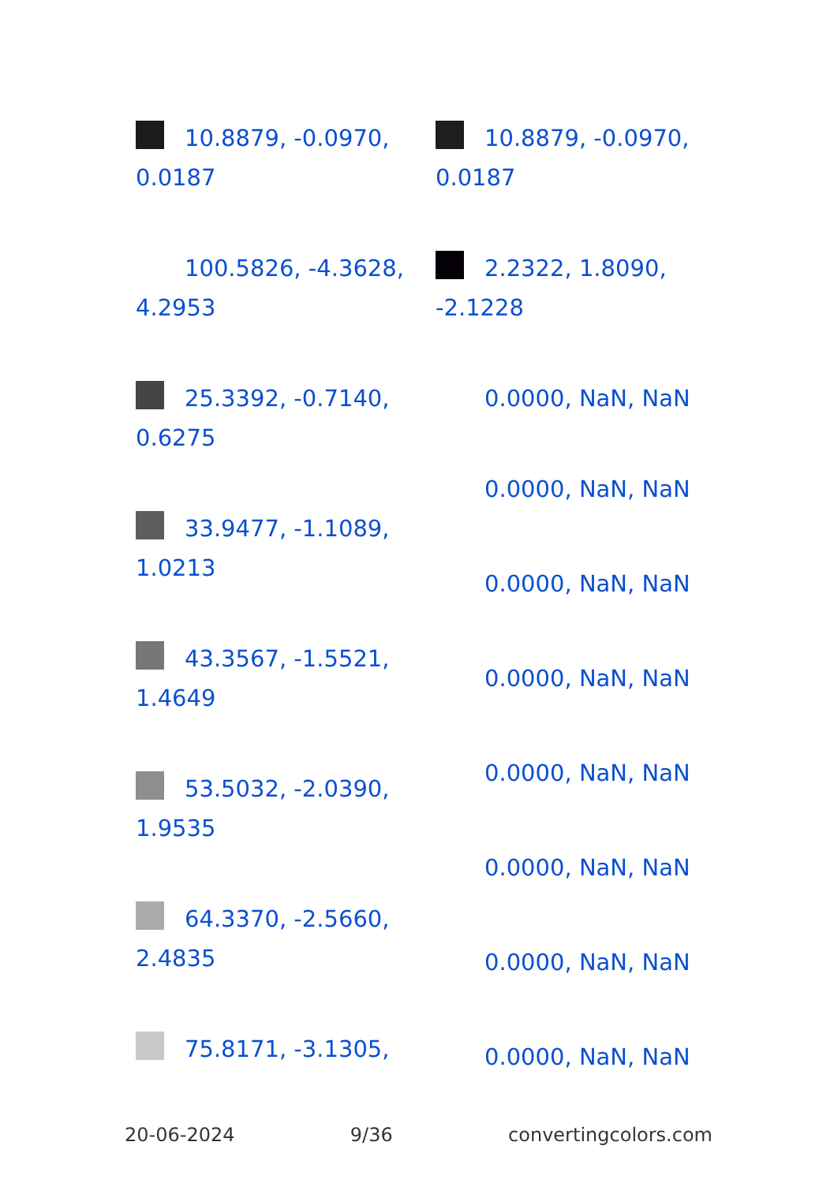10.8879, -0.0970, 0.0187
100.5826, -4.3628, 4.2953
25.3392, -0.7140, 0.6275
33.9477, -1.1089, 1.0213
43.3567, -1.5521, 1.4649
53.5032, -2.0390, 1.9535
64.3370, -2.5660, 2.4835
75.8171, -3.1305,
10.8879, -0.0970, 0.0187
2.2322, 1.8090, -2.1228
0.0000, NaN, NaN
0.0000, NaN, NaN
0.0000, NaN, NaN
0.0000, NaN, NaN
0.0000, NaN, NaN
0.0000, NaN, NaN
0.0000, NaN, NaN
0.0000, NaN, NaN
20-06-2024 9/36 convertingcolors.com